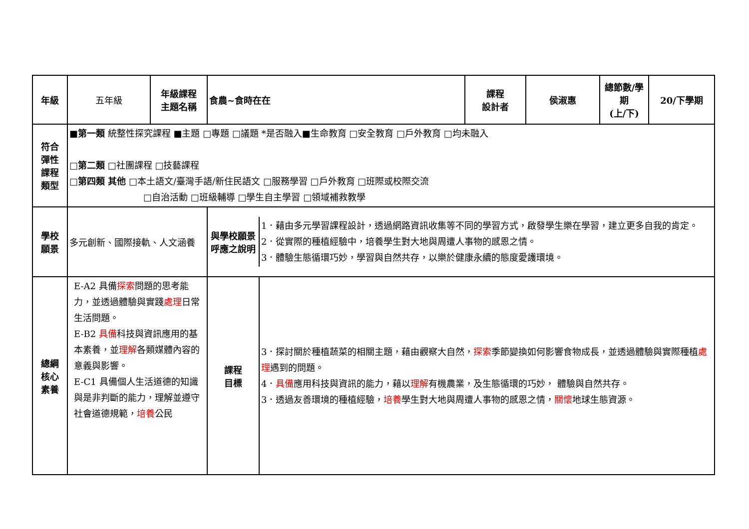| 年級 | 五年級 | 年級課程 主題名稱 | 食農~食時在在 | 課程 設計者 | 侯淑惠 | 總節數/學期 (上/下) | 20/下學期 |
| 符合 彈性 課程 類型 | ■ 第一類 統整性探究課程 ■主題 □專題 □議題 *是否融入■生命教育 □安全教育 □戶外教育 □均未融入 □ 第二類 □社團課程 □技藝課程 □ 第四類 其他 □本土語文/臺灣手語/新住民語文 □服務學習 □戶外教育 □班際或校際交流 □自治活動 □班級輔導 □學生自主學習 □領域補救教學 | | | | | | |
| 學校 願景 | 多元創新、國際接軌、人文涵養 | | / 與學校願景呼應之說明 / 1．藉由多元學習課程設計，透過網路資訊收集等不同的學習方式，啟發學生樂在學習，建立更多自我的肯定。 2．從實際的種植經驗中，培養學生對大地與周遭人事物的感恩之情。 3．體驗生態循環巧妙，學習與自然共存，以樂於健康永續的態度愛護環境。 / | | | | |
| 總綱 核心 素養 | E-A2 具備 探索 問題的思考能力，並透過體驗與實踐 處理 日常生活問題。 E-B2 具備 科技與資訊應用的基本素養，並 理解 各類媒體內容的意義與影響。 E-C1 具備個人生活道德的知識與是非判斷的能力，理解並遵守社會道德規範， 培養 公民 | | / 課程 目標 / 3．探討關於種植蔬菜的相關主題，藉由觀察大自然， 探索 季節變換如何影響食物成長，並透過體驗與實際種植 處理 遇到的問題。 4． 具備 應用科技與資訊的能力，藉以 理解 有機農業，及生態循環的巧妙， 體驗與自然共存。 3．透過友善環境的種植經驗， 培養 學生對大地與周遭人事物的感恩之情， 關懷 地球生態資源。 / | | | | |